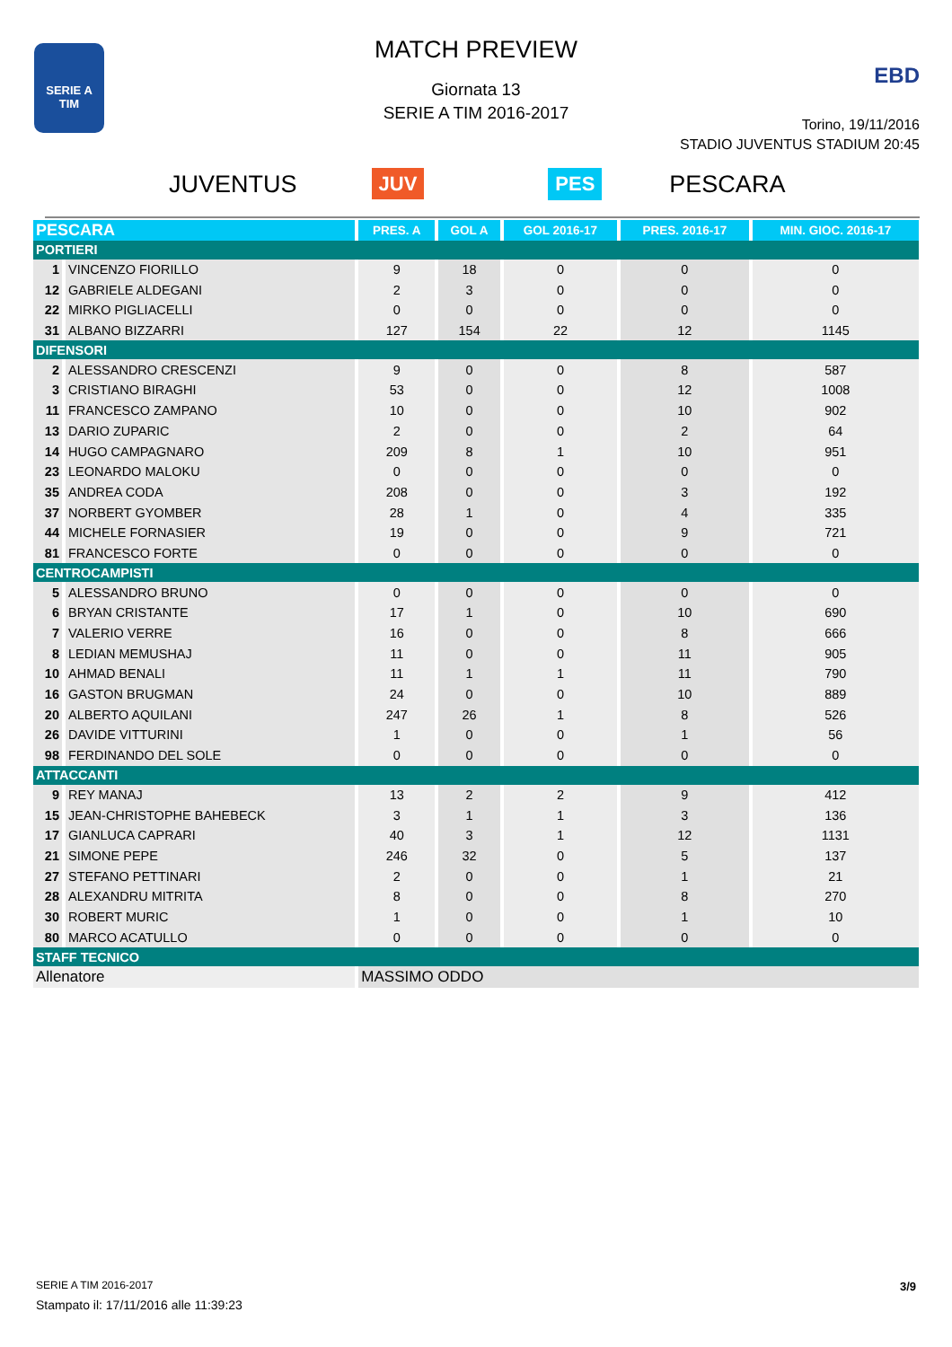SERIE A
TIM
MATCH PREVIEW
Giornata 13
SERIE A TIM 2016-2017
EBD
Torino, 19/11/2016
STADIO JUVENTUS STADIUM 20:45
JUVENTUS JUV PES PESCARA
| PESCARA | | PRES. A | GOL A | GOL 2016-17 | PRES. 2016-17 | MIN. GIOC. 2016-17 |
| --- | --- | --- | --- | --- | --- | --- |
| PORTIERI | | | | | | |
| 1 | VINCENZO FIORILLO | 9 | 18 | 0 | 0 | 0 |
| 12 | GABRIELE ALDEGANI | 2 | 3 | 0 | 0 | 0 |
| 22 | MIRKO PIGLIACELLI | 0 | 0 | 0 | 0 | 0 |
| 31 | ALBANO BIZZARRI | 127 | 154 | 22 | 12 | 1145 |
| DIFENSORI | | | | | | |
| 2 | ALESSANDRO CRESCENZI | 9 | 0 | 0 | 8 | 587 |
| 3 | CRISTIANO BIRAGHI | 53 | 0 | 0 | 12 | 1008 |
| 11 | FRANCESCO ZAMPANO | 10 | 0 | 0 | 10 | 902 |
| 13 | DARIO ZUPARIC | 2 | 0 | 0 | 2 | 64 |
| 14 | HUGO CAMPAGNARO | 209 | 8 | 1 | 10 | 951 |
| 23 | LEONARDO MALOKU | 0 | 0 | 0 | 0 | 0 |
| 35 | ANDREA CODA | 208 | 0 | 0 | 3 | 192 |
| 37 | NORBERT GYOMBER | 28 | 1 | 0 | 4 | 335 |
| 44 | MICHELE FORNASIER | 19 | 0 | 0 | 9 | 721 |
| 81 | FRANCESCO FORTE | 0 | 0 | 0 | 0 | 0 |
| CENTROCAMPISTI | | | | | | |
| 5 | ALESSANDRO BRUNO | 0 | 0 | 0 | 0 | 0 |
| 6 | BRYAN CRISTANTE | 17 | 1 | 0 | 10 | 690 |
| 7 | VALERIO VERRE | 16 | 0 | 0 | 8 | 666 |
| 8 | LEDIAN MEMUSHAJ | 11 | 0 | 0 | 11 | 905 |
| 10 | AHMAD BENALI | 11 | 1 | 1 | 11 | 790 |
| 16 | GASTON BRUGMAN | 24 | 0 | 0 | 10 | 889 |
| 20 | ALBERTO AQUILANI | 247 | 26 | 1 | 8 | 526 |
| 26 | DAVIDE VITTURINI | 1 | 0 | 0 | 1 | 56 |
| 98 | FERDINANDO DEL SOLE | 0 | 0 | 0 | 0 | 0 |
| ATTACCANTI | | | | | | |
| 9 | REY MANAJ | 13 | 2 | 2 | 9 | 412 |
| 15 | JEAN-CHRISTOPHE BAHEBECK | 3 | 1 | 1 | 3 | 136 |
| 17 | GIANLUCA CAPRARI | 40 | 3 | 1 | 12 | 1131 |
| 21 | SIMONE PEPE | 246 | 32 | 0 | 5 | 137 |
| 27 | STEFANO PETTINARI | 2 | 0 | 0 | 1 | 21 |
| 28 | ALEXANDRU MITRITA | 8 | 0 | 0 | 8 | 270 |
| 30 | ROBERT MURIC | 1 | 0 | 0 | 1 | 10 |
| 80 | MARCO ACATULLO | 0 | 0 | 0 | 0 | 0 |
| STAFF TECNICO | | | | | | |
| Allenatore | | MASSIMO ODDO | | | | |
SERIE A TIM 2016-2017
Stampato il: 17/11/2016 alle 11:39:23
3/9